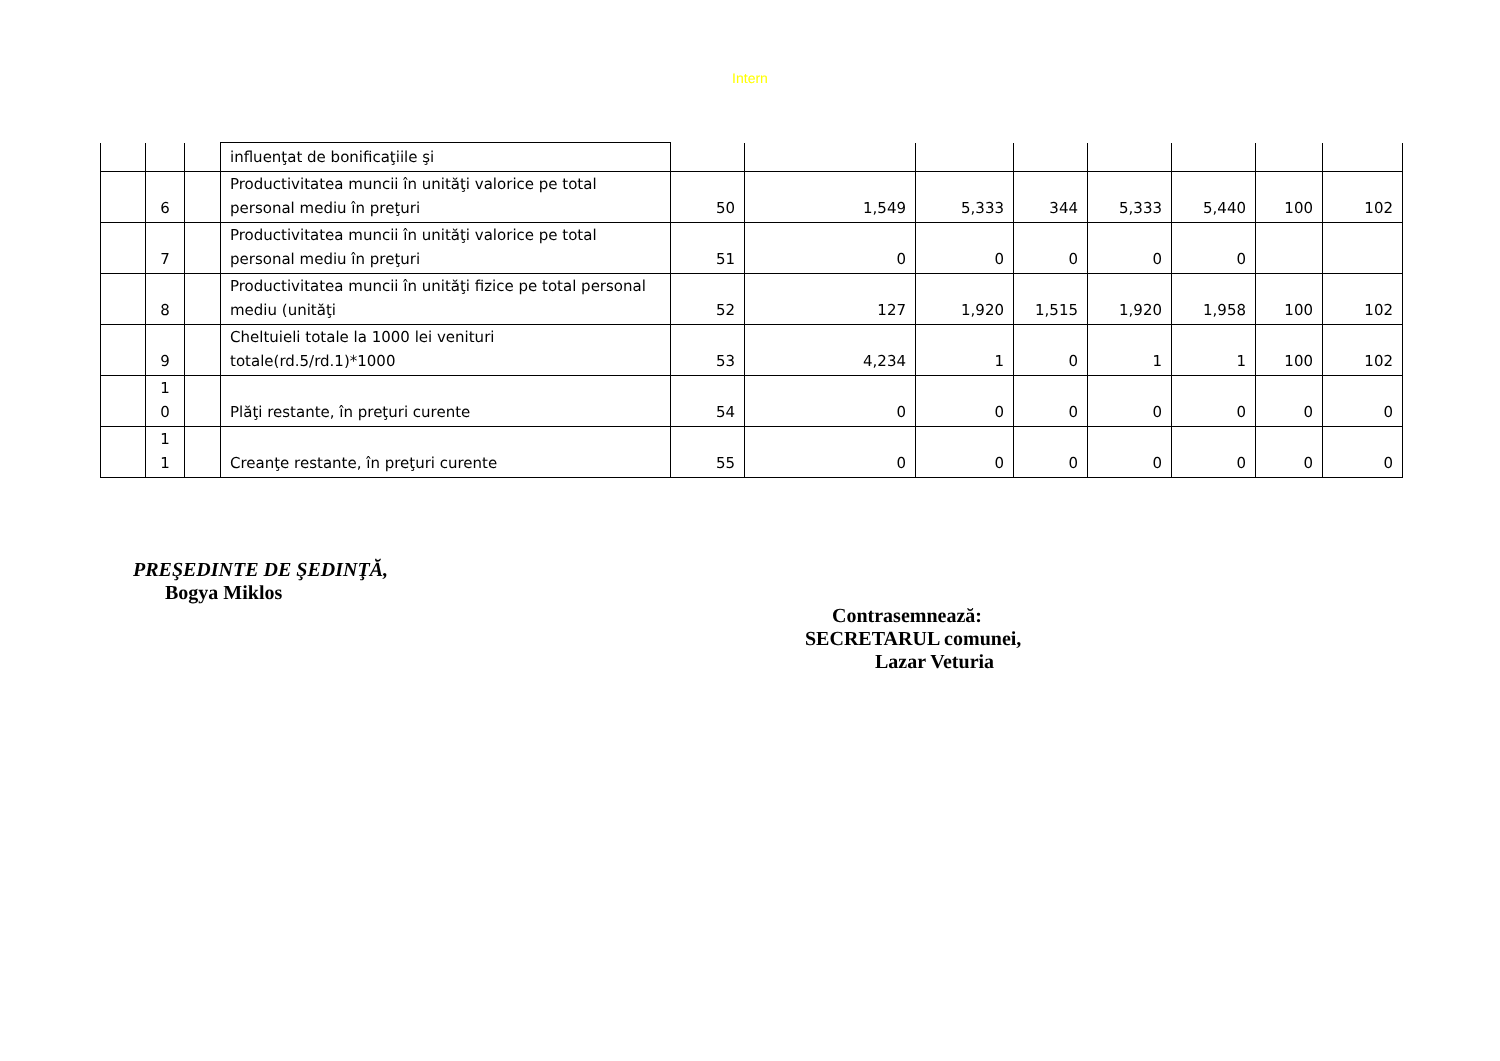Intern
| | | | influenţat de bonificaţiile şi | | | | | | | | |
| | 6 | | Productivitatea muncii în unităţi valorice pe total personal mediu în preţuri | 50 | 1,549 | 5,333 | 344 | 5,333 | 5,440 | 100 | 102 |
| | 7 | | Productivitatea muncii în unităţi valorice pe total personal mediu în preţuri | 51 | 0 | 0 | 0 | 0 | 0 | | |
| | 8 | | Productivitatea muncii în unităţi fizice pe total personal mediu (unităţi | 52 | 127 | 1,920 | 1,515 | 1,920 | 1,958 | 100 | 102 |
| | 9 | | Cheltuieli totale la 1000 lei venituri totale(rd.5/rd.1)*1000 | 53 | 4,234 | 1 | 0 | 1 | 1 | 100 | 102 |
| | 1 0 | | Plăţi restante, în preţuri curente | 54 | 0 | 0 | 0 | 0 | 0 | 0 | 0 |
| | 1 1 | | Creanţe restante, în preţuri curente | 55 | 0 | 0 | 0 | 0 | 0 | 0 | 0 |
PREŞEDINTE DE ŞEDINŢĂ,
Bogya Miklos
Contrasemnează:
SECRETARUL comunei,
Lazar Veturia